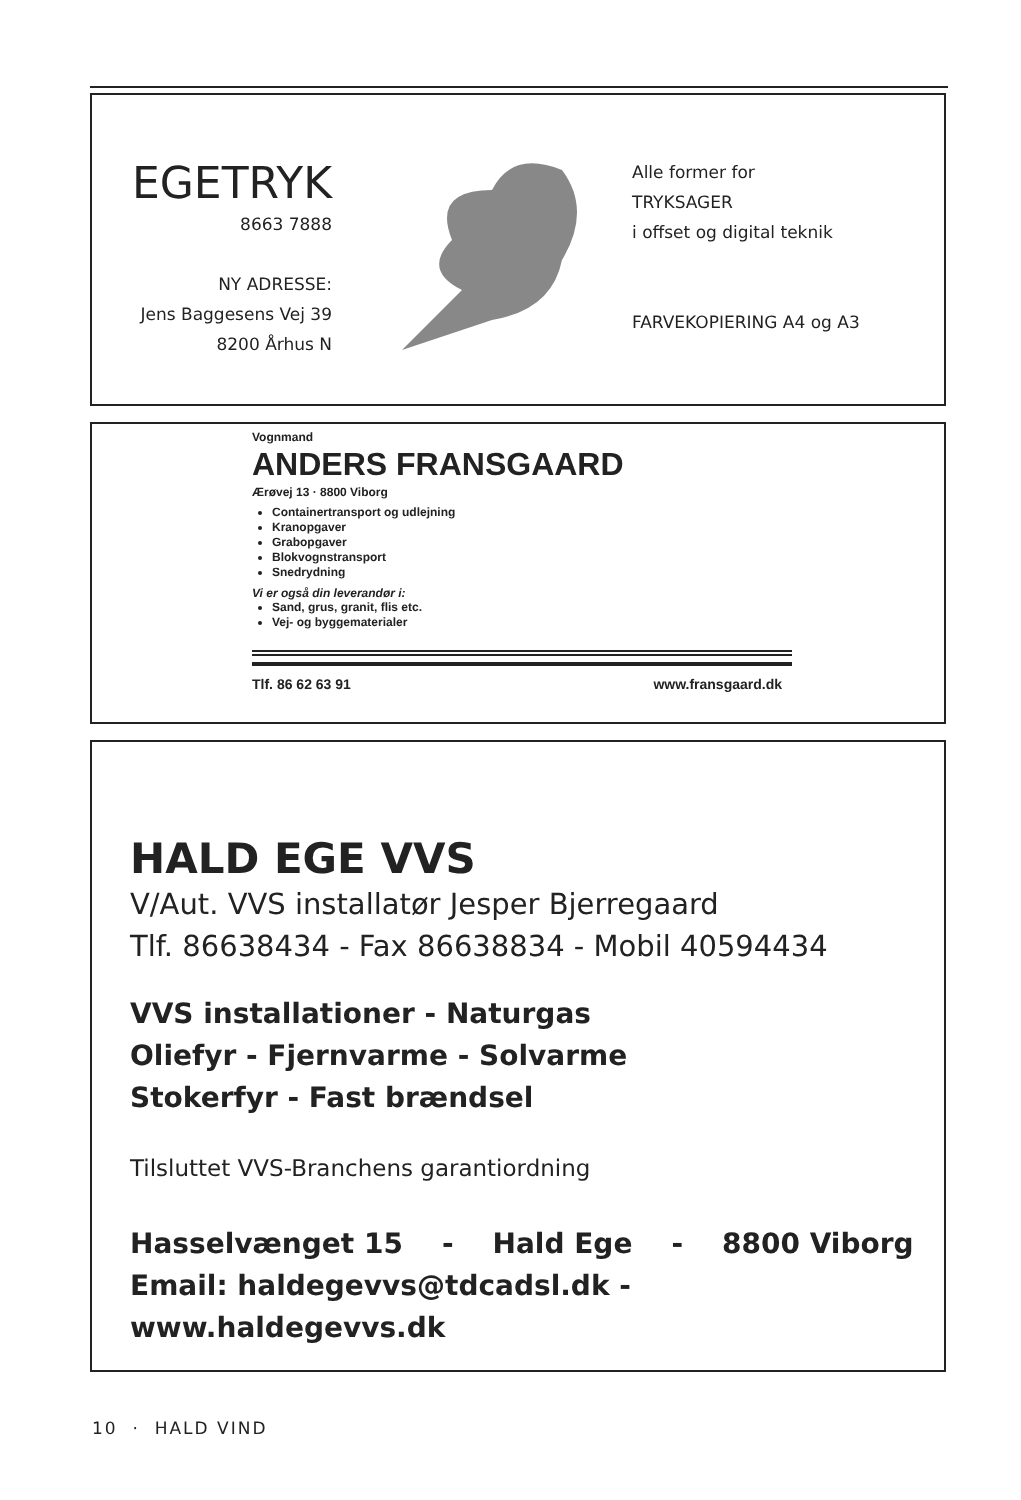EGETRYK
8663 7888
NY ADRESSE:
Jens Baggesens Vej 39
8200 Århus N
Alle former for
TRYKSAGER
i offset og digital teknik
FARVEKOPIERING A4 og A3
Vognmand
ANDERS FRANSGAARD
Ærøvej 13 · 8800 Viborg
Containertransport og udlejning
Kranopgaver
Grabopgaver
Blokvognstransport
Snedrydning
Vi er også din leverandør i:
Sand, grus, granit, flis etc.
Vej- og byggematerialer
Tlf. 86 62 63 91 www.fransgaard.dk
HALD EGE VVS
V/Aut. VVS installatør Jesper Bjerregaard
Tlf. 86638434 - Fax 86638834 - Mobil 40594434
VVS installationer - Naturgas
Oliefyr - Fjernvarme - Solvarme
Stokerfyr - Fast brændsel
Tilsluttet VVS-Branchens garantiordning
Hasselvænget 15 - Hald Ege - 8800 Viborg
Email: haldegevvs@tdcadsl.dk - www.haldegevvs.dk
10 · HALD VIND